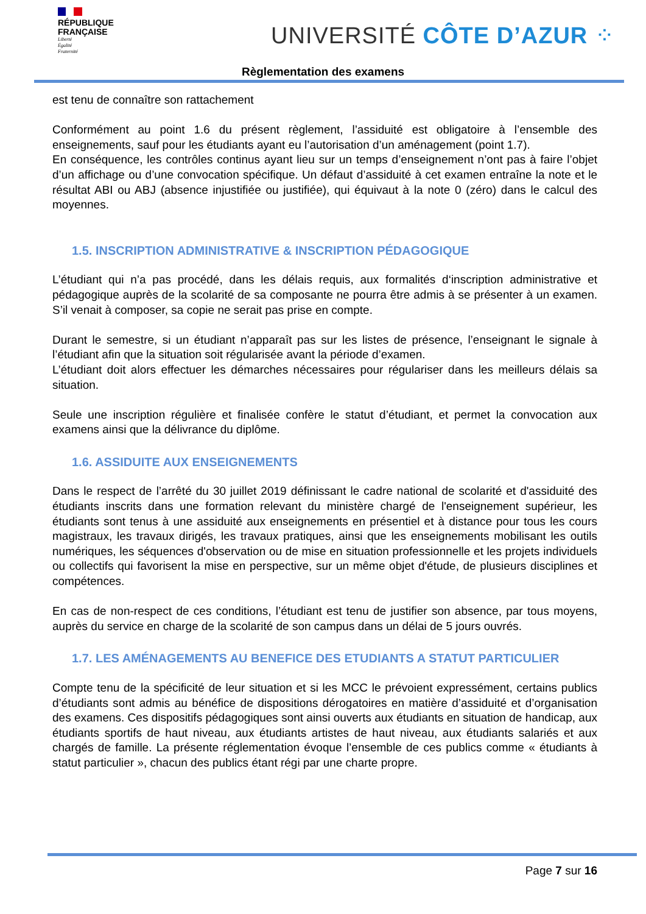RÉPUBLIQUE
FRANÇAISE
Liberté
Égalité
Fraternité
UNIVERSITÉ CÔTE D’AZUR ⁘
Règlementation des examens
est tenu de connaître son rattachement
Conformément au point 1.6 du présent règlement, l’assiduité est obligatoire à l’ensemble des enseignements, sauf pour les étudiants ayant eu l’autorisation d’un aménagement (point 1.7).
En conséquence, les contrôles continus ayant lieu sur un temps d’enseignement n’ont pas à faire l’objet d’un affichage ou d’une convocation spécifique. Un défaut d’assiduité à cet examen entraîne la note et le résultat ABI ou ABJ (absence injustifiée ou justifiée), qui équivaut à la note 0 (zéro) dans le calcul des moyennes.
1.5. INSCRIPTION ADMINISTRATIVE & INSCRIPTION PÉDAGOGIQUE
L’étudiant qui n’a pas procédé, dans les délais requis, aux formalités d‘inscription administrative et pédagogique auprès de la scolarité de sa composante ne pourra être admis à se présenter à un examen. S’il venait à composer, sa copie ne serait pas prise en compte.
Durant le semestre, si un étudiant n’apparaît pas sur les listes de présence, l’enseignant le signale à l’étudiant afin que la situation soit régularisée avant la période d’examen.
L’étudiant doit alors effectuer les démarches nécessaires pour régulariser dans les meilleurs délais sa situation.
Seule une inscription régulière et finalisée confère le statut d’étudiant, et permet la convocation aux examens ainsi que la délivrance du diplôme.
1.6. ASSIDUITE AUX ENSEIGNEMENTS
Dans le respect de l’arrêté du 30 juillet 2019 définissant le cadre national de scolarité et d'assiduité des étudiants inscrits dans une formation relevant du ministère chargé de l'enseignement supérieur, les étudiants sont tenus à une assiduité aux enseignements en présentiel et à distance pour tous les cours magistraux, les travaux dirigés, les travaux pratiques, ainsi que les enseignements mobilisant les outils numériques, les séquences d'observation ou de mise en situation professionnelle et les projets individuels ou collectifs qui favorisent la mise en perspective, sur un même objet d'étude, de plusieurs disciplines et compétences.
En cas de non-respect de ces conditions, l’étudiant est tenu de justifier son absence, par tous moyens, auprès du service en charge de la scolarité de son campus dans un délai de 5 jours ouvrés.
1.7. LES AMÉNAGEMENTS AU BENEFICE DES ETUDIANTS A STATUT PARTICULIER
Compte tenu de la spécificité de leur situation et si les MCC le prévoient expressément, certains publics d’étudiants sont admis au bénéfice de dispositions dérogatoires en matière d’assiduité et d’organisation des examens. Ces dispositifs pédagogiques sont ainsi ouverts aux étudiants en situation de handicap, aux étudiants sportifs de haut niveau, aux étudiants artistes de haut niveau, aux étudiants salariés et aux chargés de famille. La présente réglementation évoque l’ensemble de ces publics comme « étudiants à statut particulier », chacun des publics étant régi par une charte propre.
Page 7 sur 16